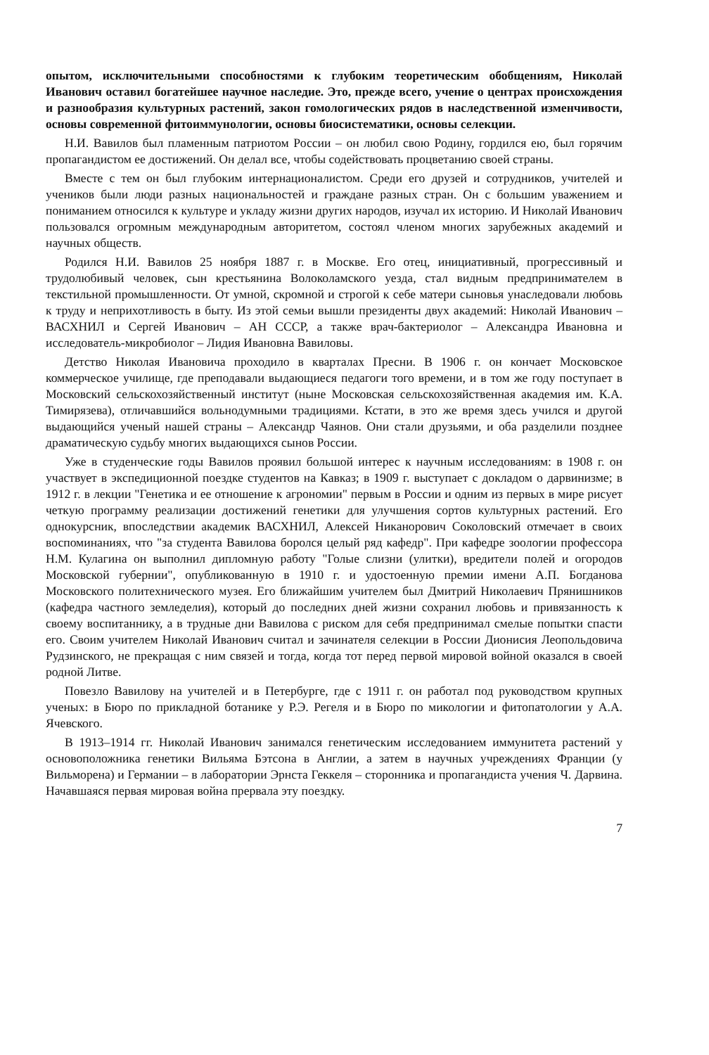опытом, исключительными способностями к глубоким теоретическим обобщениям, Николай Иванович оставил богатейшее научное наследие. Это, прежде всего, учение о центрах происхождения и разнообразия культурных растений, закон гомологических рядов в наследственной изменчивости, основы современной фитоиммунологии, основы биосистематики, основы селекции.
Н.И. Вавилов был пламенным патриотом России – он любил свою Родину, гордился ею, был горячим пропагандистом ее достижений. Он делал все, чтобы содействовать процветанию своей страны.
Вместе с тем он был глубоким интернационалистом. Среди его друзей и сотрудников, учителей и учеников были люди разных национальностей и граждане разных стран. Он с большим уважением и пониманием относился к культуре и укладу жизни других народов, изучал их историю. И Николай Иванович пользовался огромным международным авторитетом, состоял членом многих зарубежных академий и научных обществ.
Родился Н.И. Вавилов 25 ноября 1887 г. в Москве. Его отец, инициативный, прогрессивный и трудолюбивый человек, сын крестьянина Волоколамского уезда, стал видным предпринимателем в текстильной промышленности. От умной, скромной и строгой к себе матери сыновья унаследовали любовь к труду и неприхотливость в быту. Из этой семьи вышли президенты двух академий: Николай Иванович – ВАСХНИЛ и Сергей Иванович – АН СССР, а также врач-бактериолог – Александра Ивановна и исследователь-микробиолог – Лидия Ивановна Вавиловы.
Детство Николая Ивановича проходило в кварталах Пресни. В 1906 г. он кончает Московское коммерческое училище, где преподавали выдающиеся педагоги того времени, и в том же году поступает в Московский сельскохозяйственный институт (ныне Московская сельскохозяйственная академия им. К.А. Тимирязева), отличавшийся вольнодумными традициями. Кстати, в это же время здесь учился и другой выдающийся ученый нашей страны – Александр Чаянов. Они стали друзьями, и оба разделили позднее драматическую судьбу многих выдающихся сынов России.
Уже в студенческие годы Вавилов проявил большой интерес к научным исследованиям: в 1908 г. он участвует в экспедиционной поездке студентов на Кавказ; в 1909 г. выступает с докладом о дарвинизме; в 1912 г. в лекции "Генетика и ее отношение к агрономии" первым в России и одним из первых в мире рисует четкую программу реализации достижений генетики для улучшения сортов культурных растений. Его однокурсник, впоследствии академик ВАСХНИЛ, Алексей Никанорович Соколовский отмечает в своих воспоминаниях, что "за студента Вавилова боролся целый ряд кафедр". При кафедре зоологии профессора Н.М. Кулагина он выполнил дипломную работу "Голые слизни (улитки), вредители полей и огородов Московской губернии", опубликованную в 1910 г. и удостоенную премии имени А.П. Богданова Московского политехнического музея. Его ближайшим учителем был Дмитрий Николаевич Прянишников (кафедра частного земледелия), который до последних дней жизни сохранил любовь и привязанность к своему воспитаннику, а в трудные дни Вавилова с риском для себя предпринимал смелые попытки спасти его. Своим учителем Николай Иванович считал и зачинателя селекции в России Дионисия Леопольдовича Рудзинского, не прекращая с ним связей и тогда, когда тот перед первой мировой войной оказался в своей родной Литве.
Повезло Вавилову на учителей и в Петербурге, где с 1911 г. он работал под руководством крупных ученых: в Бюро по прикладной ботанике у Р.Э. Регеля и в Бюро по микологии и фитопатологии у А.А. Ячевского.
В 1913–1914 гг. Николай Иванович занимался генетическим исследованием иммунитета растений у основоположника генетики Вильяма Бэтсона в Англии, а затем в научных учреждениях Франции (у Вильморена) и Германии – в лаборатории Эрнста Геккеля – сторонника и пропагандиста учения Ч. Дарвина. Начавшаяся первая мировая война прервала эту поездку.
7